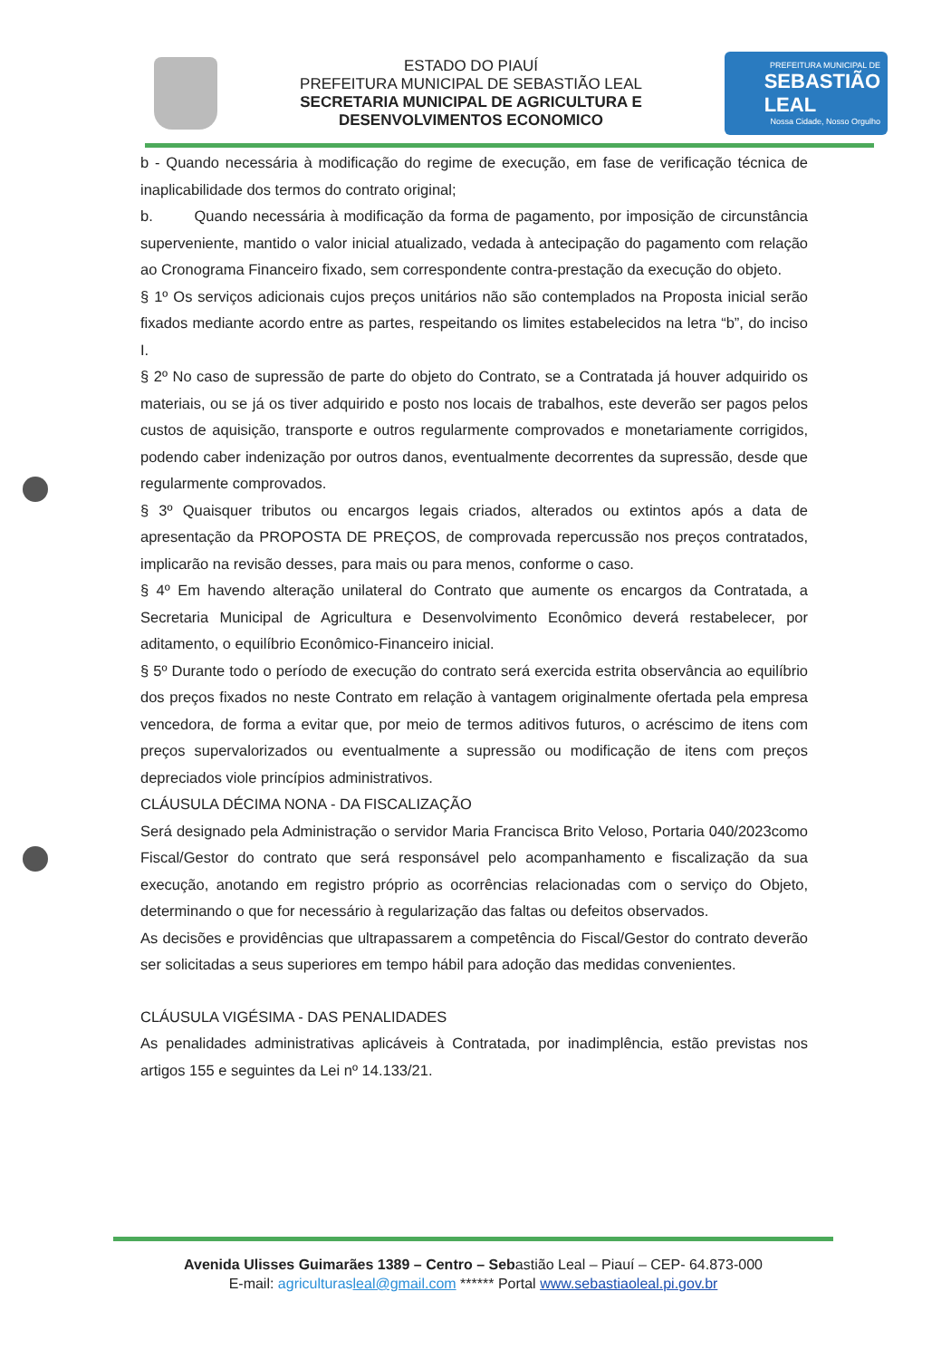ESTADO DO PIAUÍ
PREFEITURA MUNICIPAL DE SEBASTIÃO LEAL
SECRETARIA MUNICIPAL DE AGRICULTURA E
DESENVOLVIMENTOS ECONOMICO
PREFEITURA MUNICIPAL DE
SEBASTIÃO
LEAL
Nossa Cidade, Nosso Orgulho
b - Quando necessária à modificação do regime de execução, em fase de verificação técnica de inaplicabilidade dos termos do contrato original;
b. Quando necessária à modificação da forma de pagamento, por imposição de circunstância superveniente, mantido o valor inicial atualizado, vedada à antecipação do pagamento com relação ao Cronograma Financeiro fixado, sem correspondente contra-prestação da execução do objeto.
§ 1º Os serviços adicionais cujos preços unitários não são contemplados na Proposta inicial serão fixados mediante acordo entre as partes, respeitando os limites estabelecidos na letra “b”, do inciso I.
§ 2º No caso de supressão de parte do objeto do Contrato, se a Contratada já houver adquirido os materiais, ou se já os tiver adquirido e posto nos locais de trabalhos, este deverão ser pagos pelos custos de aquisição, transporte e outros regularmente comprovados e monetariamente corrigidos, podendo caber indenização por outros danos, eventualmente decorrentes da supressão, desde que regularmente comprovados.
§ 3º Quaisquer tributos ou encargos legais criados, alterados ou extintos após a data de apresentação da PROPOSTA DE PREÇOS, de comprovada repercussão nos preços contratados, implicarão na revisão desses, para mais ou para menos, conforme o caso.
§ 4º Em havendo alteração unilateral do Contrato que aumente os encargos da Contratada, a Secretaria Municipal de Agricultura e Desenvolvimento Econômico deverá restabelecer, por aditamento, o equilíbrio Econômico-Financeiro inicial.
§ 5º Durante todo o período de execução do contrato será exercida estrita observância ao equilíbrio dos preços fixados no neste Contrato em relação à vantagem originalmente ofertada pela empresa vencedora, de forma a evitar que, por meio de termos aditivos futuros, o acréscimo de itens com preços supervalorizados ou eventualmente a supressão ou modificação de itens com preços depreciados viole princípios administrativos.
CLÁUSULA DÉCIMA NONA - DA FISCALIZAÇÃO
Será designado pela Administração o servidor Maria Francisca Brito Veloso, Portaria 040/2023como Fiscal/Gestor do contrato que será responsável pelo acompanhamento e fiscalização da sua execução, anotando em registro próprio as ocorrências relacionadas com o serviço do Objeto, determinando o que for necessário à regularização das faltas ou defeitos observados.
As decisões e providências que ultrapassarem a competência do Fiscal/Gestor do contrato deverão ser solicitadas a seus superiores em tempo hábil para adoção das medidas convenientes.
CLÁUSULA VIGÉSIMA - DAS PENALIDADES
As penalidades administrativas aplicáveis à Contratada, por inadimplência, estão previstas nos artigos 155 e seguintes da Lei nº 14.133/21.
Avenida Ulisses Guimarães 1389 – Centro – Sebastião Leal – Piauí – CEP- 64.873-000
E-mail: agriculturasleal@gmail.com ****** Portal www.sebastiaoleal.pi.gov.br